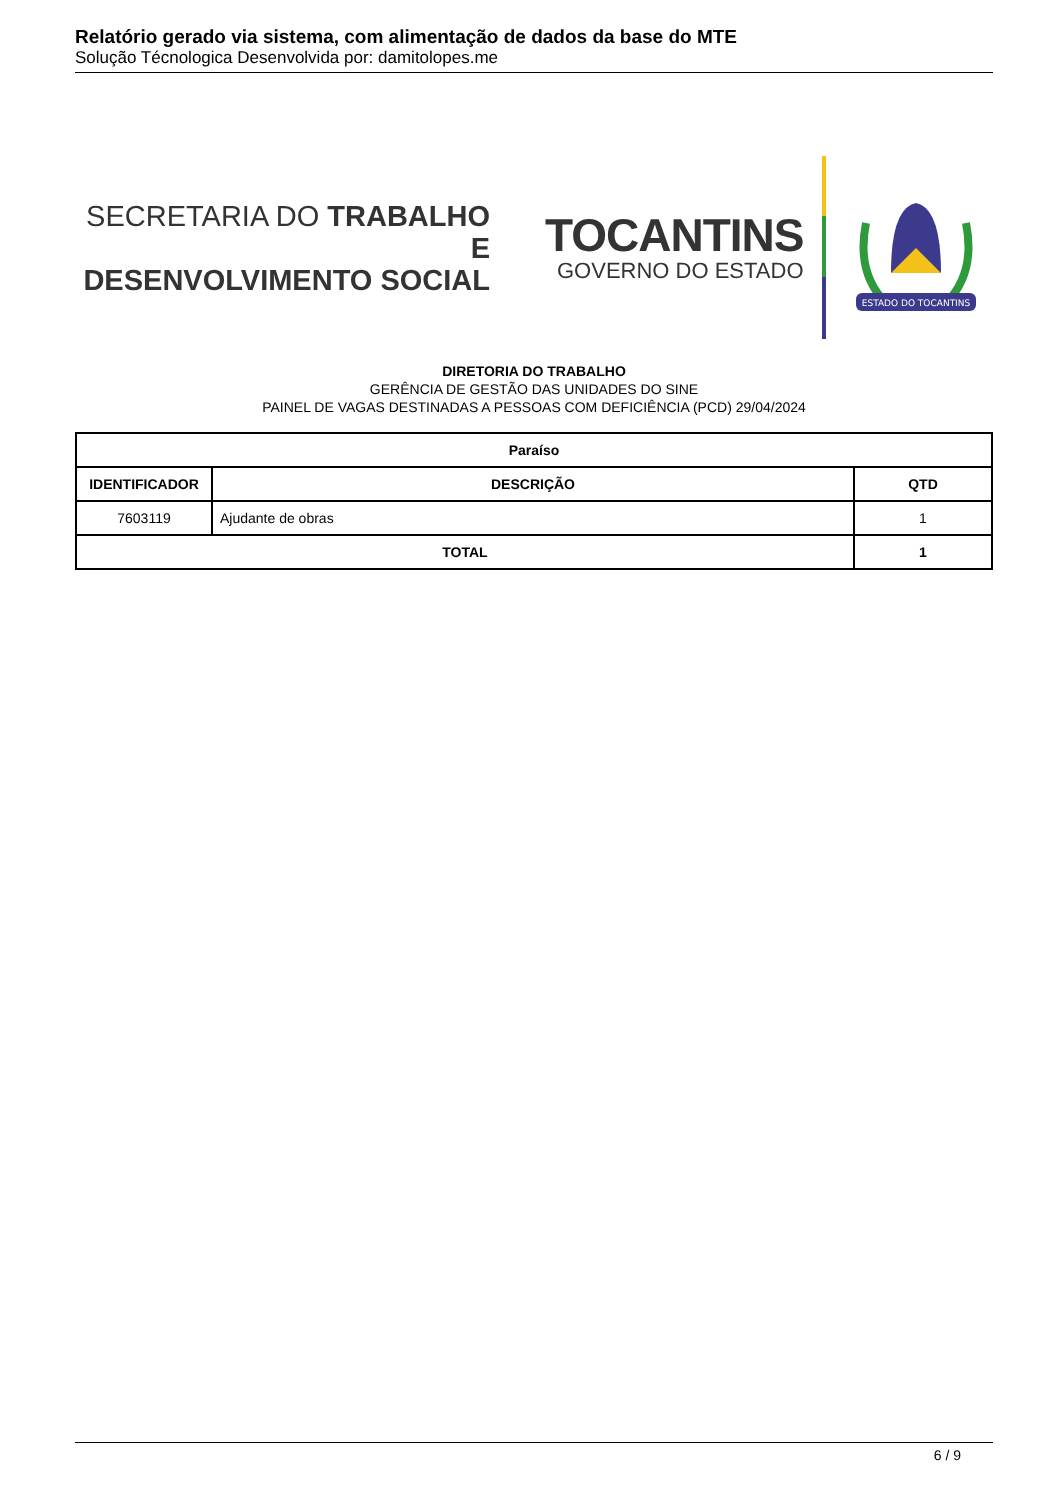Relatório gerado via sistema, com alimentação de dados da base do MTE
Solução Técnologica Desenvolvida por: damitolopes.me
SECRETARIA DO TRABALHO E
DESENVOLVIMENTO SOCIAL
TOCANTINS
GOVERNO DO ESTADO
ESTADO DO TOCANTINS
DIRETORIA DO TRABALHO
GERÊNCIA DE GESTÃO DAS UNIDADES DO SINE
PAINEL DE VAGAS DESTINADAS A PESSOAS COM DEFICIÊNCIA (PCD) 29/04/2024
| Paraíso | | |
| --- | --- | --- |
| IDENTIFICADOR | DESCRIÇÃO | QTD |
| 7603119 | Ajudante de obras | 1 |
| TOTAL | | 1 |
6 / 9